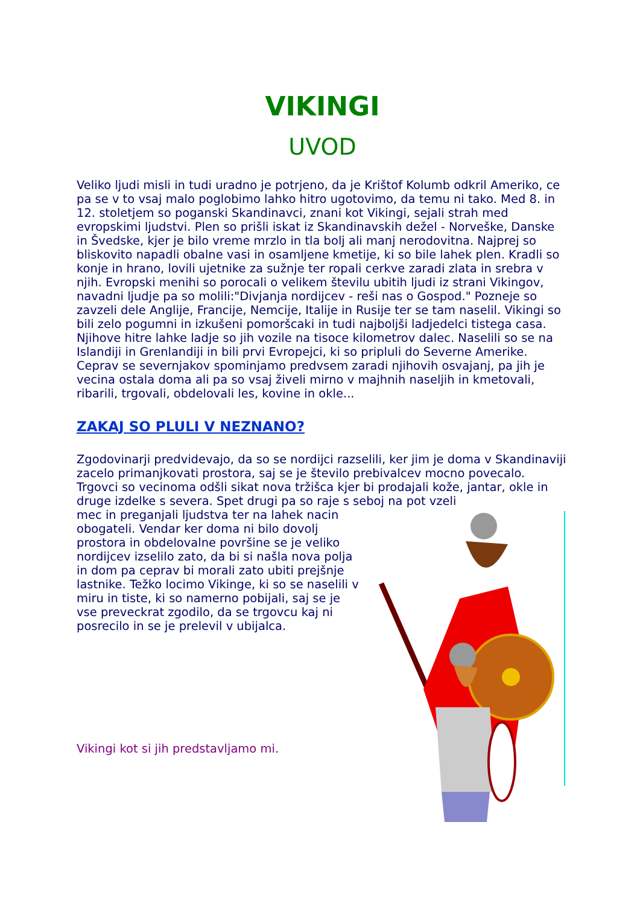VIKINGI
UVOD
Veliko ljudi misli in tudi uradno je potrjeno, da je Krištof Kolumb odkril Ameriko, ce pa se v to vsaj malo poglobimo lahko hitro ugotovimo, da temu ni tako. Med 8. in 12. stoletjem so poganski Skandinavci, znani kot Vikingi, sejali strah med evropskimi ljudstvi. Plen so prišli iskat iz Skandinavskih dežel - Norveške, Danske in Švedske, kjer je bilo vreme mrzlo in tla bolj ali manj nerodovitna. Najprej so bliskovito napadli obalne vasi in osamljene kmetije, ki so bile lahek plen. Kradli so konje in hrano, lovili ujetnike za sužnje ter ropali cerkve zaradi zlata in srebra v njih. Evropski menihi so porocali o velikem številu ubitih ljudi iz strani Vikingov, navadni ljudje pa so molili:"Divjanja nordijcev - reši nas o Gospod." Pozneje so zavzeli dele Anglije, Francije, Nemcije, Italije in Rusije ter se tam naselil. Vikingi so bili zelo pogumni in izkušeni pomoršcaki in tudi najboljši ladjedelci tistega casa. Njihove hitre lahke ladje so jih vozile na tisoce kilometrov dalec. Naselili so se na Islandiji in Grenlandiji in bili prvi Evropejci, ki so pripluli do Severne Amerike. Ceprav se severnjakov spominjamo predvsem zaradi njihovih osvajanj, pa jih je vecina ostala doma ali pa so vsaj živeli mirno v majhnih naseljih in kmetovali, ribarili, trgovali, obdelovali les, kovine in okle...
ZAKAJ SO PLULI V NEZNANO?
Zgodovinarji predvidevajo, da so se nordijci razselili, ker jim je doma v Skandinaviji zacelo primanjkovati prostora, saj se je število prebivalcev mocno povecalo. Trgovci so vecinoma odšli sikat nova tržišca kjer bi prodajali kože, jantar, okle in druge izdelke s severa. Spet drugi pa so raje s seboj na pot vzeli
mec in preganjali ljudstva ter na lahek nacin obogateli. Vendar ker doma ni bilo dovolj prostora in obdelovalne površine se je veliko nordijcev izselilo zato, da bi si našla nova polja in dom pa ceprav bi morali zato ubiti prejšnje lastnike. Težko locimo Vikinge, ki so se naselili v miru in tiste, ki so namerno pobijali, saj se je vse preveckrat zgodilo, da se trgovcu kaj ni posrecilo in se je prelevil v ubijalca.
Vikingi kot si jih predstavljamo mi.